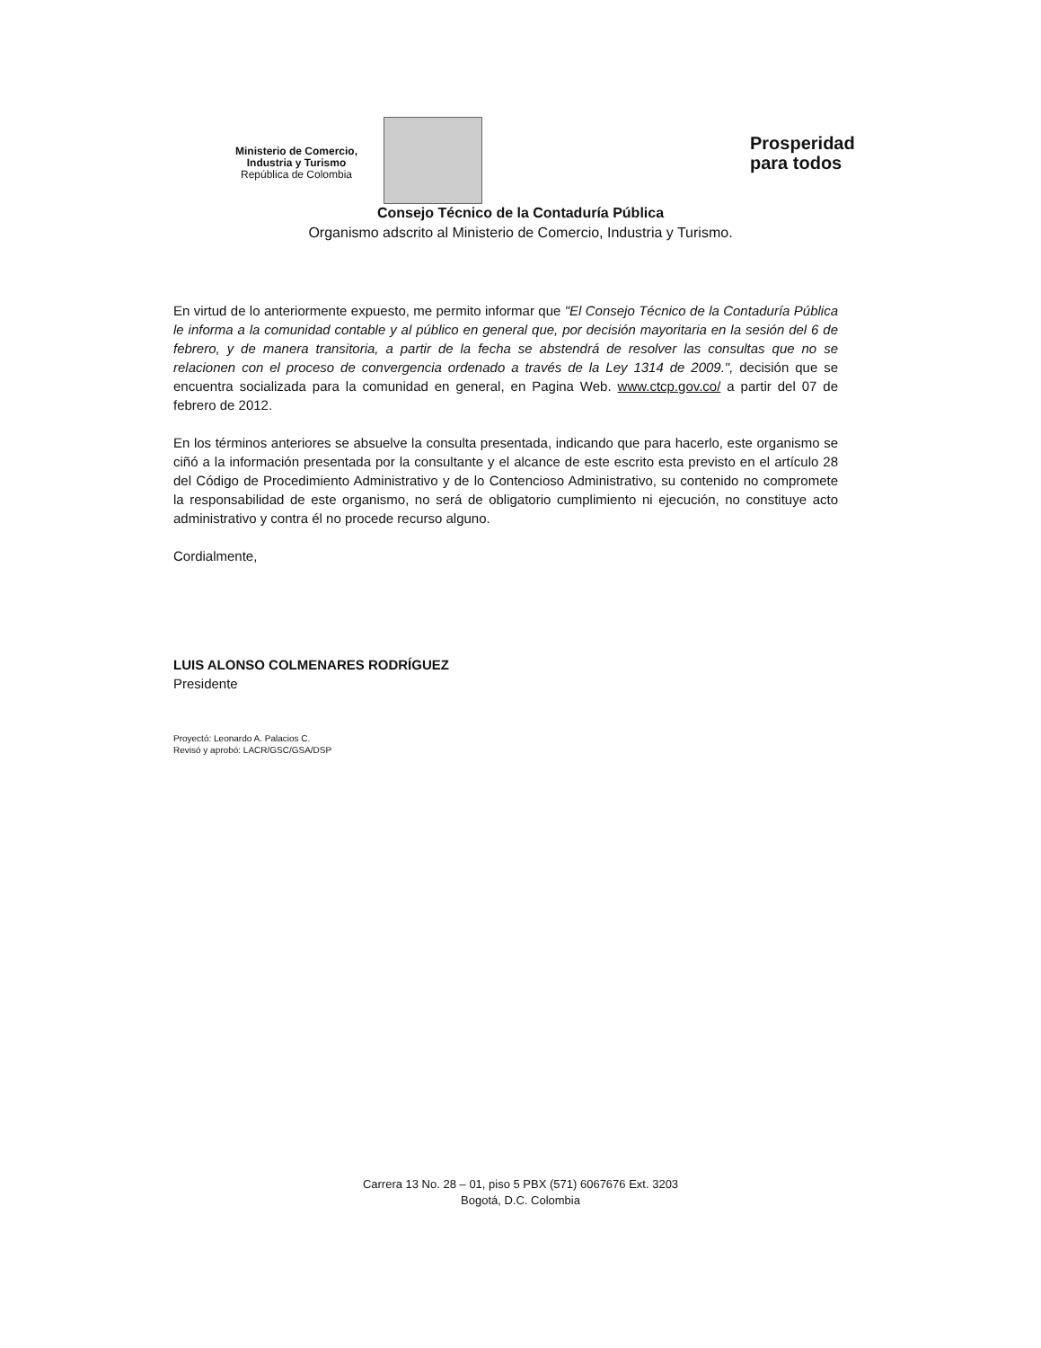Ministerio de Comercio,
Industria y Turismo
República de Colombia
Prosperidad
para todos
Consejo Técnico de la Contaduría Pública
Organismo adscrito al Ministerio de Comercio, Industria y Turismo.
En virtud de lo anteriormente expuesto, me permito informar que "El Consejo Técnico de la Contaduría Pública le informa a la comunidad contable y al público en general que, por decisión mayoritaria en la sesión del 6 de febrero, y de manera transitoria, a partir de la fecha se abstendrá de resolver las consultas que no se relacionen con el proceso de convergencia ordenado a través de la Ley 1314 de 2009.", decisión que se encuentra socializada para la comunidad en general, en Pagina Web. www.ctcp.gov.co/ a partir del 07 de febrero de 2012.
En los términos anteriores se absuelve la consulta presentada, indicando que para hacerlo, este organismo se ciñó a la información presentada por la consultante y el alcance de este escrito esta previsto en el artículo 28 del Código de Procedimiento Administrativo y de lo Contencioso Administrativo, su contenido no compromete la responsabilidad de este organismo, no será de obligatorio cumplimiento ni ejecución, no constituye acto administrativo y contra él no procede recurso alguno.
Cordialmente,
LUIS ALONSO COLMENARES RODRÍGUEZ
Presidente
Proyectó: Leonardo A. Palacios C.
Revisó y aprobó: LACR/GSC/GSA/DSP
Carrera 13 No. 28 – 01, piso 5 PBX (571) 6067676 Ext. 3203
Bogotá, D.C. Colombia